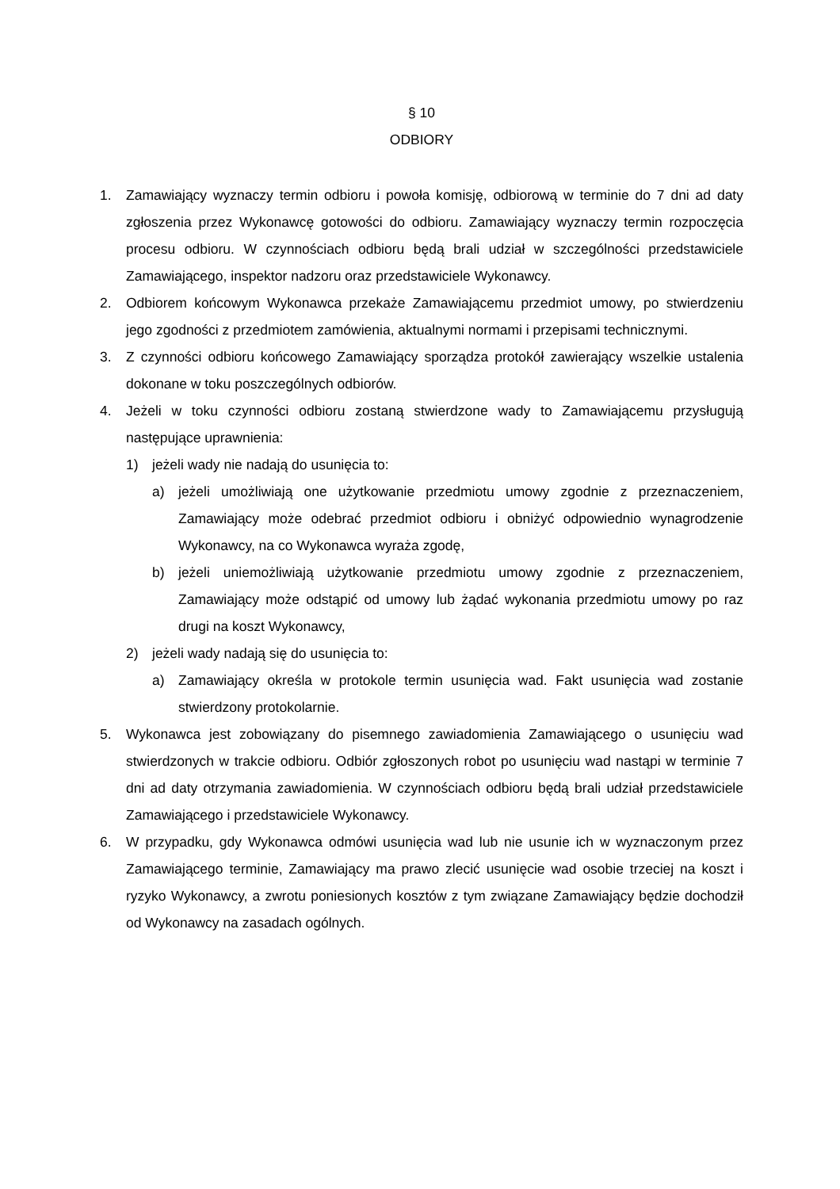§ 10
ODBIORY
1. Zamawiający wyznaczy termin odbioru i powoła komisję, odbiorową w terminie do 7 dni ad daty zgłoszenia przez Wykonawcę gotowości do odbioru. Zamawiający wyznaczy termin rozpoczęcia procesu odbioru. W czynnościach odbioru będą brali udział w szczególności przedstawiciele Zamawiającego, inspektor nadzoru oraz przedstawiciele Wykonawcy.
2. Odbiorem końcowym Wykonawca przekaże Zamawiającemu przedmiot umowy, po stwierdzeniu jego zgodności z przedmiotem zamówienia, aktualnymi normami i przepisami technicznymi.
3. Z czynności odbioru końcowego Zamawiający sporządza protokół zawierający wszelkie ustalenia dokonane w toku poszczególnych odbiorów.
4. Jeżeli w toku czynności odbioru zostaną stwierdzone wady to Zamawiającemu przysługują następujące uprawnienia:
1) jeżeli wady nie nadają do usunięcia to:
a) jeżeli umożliwiają one użytkowanie przedmiotu umowy zgodnie z przeznaczeniem, Zamawiający może odebrać przedmiot odbioru i obniżyć odpowiednio wynagrodzenie Wykonawcy, na co Wykonawca wyraża zgodę,
b) jeżeli uniemożliwiają użytkowanie przedmiotu umowy zgodnie z przeznaczeniem, Zamawiający może odstąpić od umowy lub żądać wykonania przedmiotu umowy po raz drugi na koszt Wykonawcy,
2) jeżeli wady nadają się do usunięcia to:
a) Zamawiający określa w protokole termin usunięcia wad. Fakt usunięcia wad zostanie stwierdzony protokolarnie.
5. Wykonawca jest zobowiązany do pisemnego zawiadomienia Zamawiającego o usunięciu wad stwierdzonych w trakcie odbioru. Odbiór zgłoszonych robot po usunięciu wad nastąpi w terminie 7 dni ad daty otrzymania zawiadomienia. W czynnościach odbioru będą brali udział przedstawiciele Zamawiającego i przedstawiciele Wykonawcy.
6. W przypadku, gdy Wykonawca odmówi usunięcia wad lub nie usunie ich w wyznaczonym przez Zamawiającego terminie, Zamawiający ma prawo zlecić usunięcie wad osobie trzeciej na koszt i ryzyko Wykonawcy, a zwrotu poniesionych kosztów z tym związane Zamawiający będzie dochodził od Wykonawcy na zasadach ogólnych.